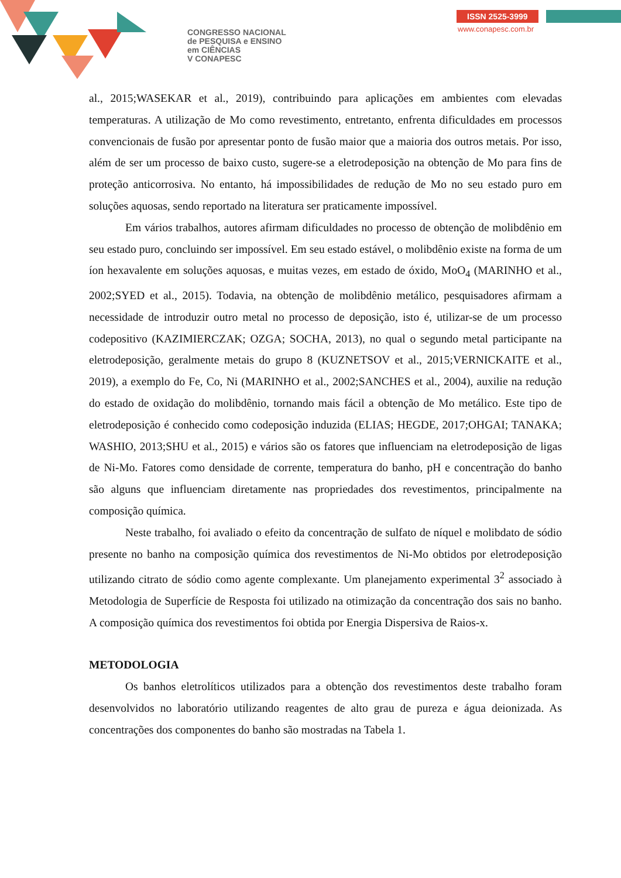CONGRESSO NACIONAL
de PESQUISA e ENSINO
em CIÊNCIAS
V CONAPESC
ISSN 2525-3999
www.conapesc.com.br
al., 2015;WASEKAR et al., 2019), contribuindo para aplicações em ambientes com elevadas temperaturas. A utilização de Mo como revestimento, entretanto, enfrenta dificuldades em processos convencionais de fusão por apresentar ponto de fusão maior que a maioria dos outros metais. Por isso, além de ser um processo de baixo custo, sugere-se a eletrodeposição na obtenção de Mo para fins de proteção anticorrosiva. No entanto, há impossibilidades de redução de Mo no seu estado puro em soluções aquosas, sendo reportado na literatura ser praticamente impossível.
Em vários trabalhos, autores afirmam dificuldades no processo de obtenção de molibdênio em seu estado puro, concluindo ser impossível. Em seu estado estável, o molibdênio existe na forma de um íon hexavalente em soluções aquosas, e muitas vezes, em estado de óxido, MoO<sub>4</sub> (MARINHO et al., 2002;SYED et al., 2015). Todavia, na obtenção de molibdênio metálico, pesquisadores afirmam a necessidade de introduzir outro metal no processo de deposição, isto é, utilizar-se de um processo codepositivo (KAZIMIERCZAK; OZGA; SOCHA, 2013), no qual o segundo metal participante na eletrodeposição, geralmente metais do grupo 8 (KUZNETSOV et al., 2015;VERNICKAITE et al., 2019), a exemplo do Fe, Co, Ni (MARINHO et al., 2002;SANCHES et al., 2004), auxilie na redução do estado de oxidação do molibdênio, tornando mais fácil a obtenção de Mo metálico. Este tipo de eletrodeposição é conhecido como codeposição induzida (ELIAS; HEGDE, 2017;OHGAI; TANAKA; WASHIO, 2013;SHU et al., 2015) e vários são os fatores que influenciam na eletrodeposição de ligas de Ni-Mo. Fatores como densidade de corrente, temperatura do banho, pH e concentração do banho são alguns que influenciam diretamente nas propriedades dos revestimentos, principalmente na composição química.
Neste trabalho, foi avaliado o efeito da concentração de sulfato de níquel e molibdato de sódio presente no banho na composição química dos revestimentos de Ni-Mo obtidos por eletrodeposição utilizando citrato de sódio como agente complexante. Um planejamento experimental 3<sup>2</sup> associado à Metodologia de Superfície de Resposta foi utilizado na otimização da concentração dos sais no banho. A composição química dos revestimentos foi obtida por Energia Dispersiva de Raios-x.
METODOLOGIA
Os banhos eletrolíticos utilizados para a obtenção dos revestimentos deste trabalho foram desenvolvidos no laboratório utilizando reagentes de alto grau de pureza e água deionizada. As concentrações dos componentes do banho são mostradas na Tabela 1.